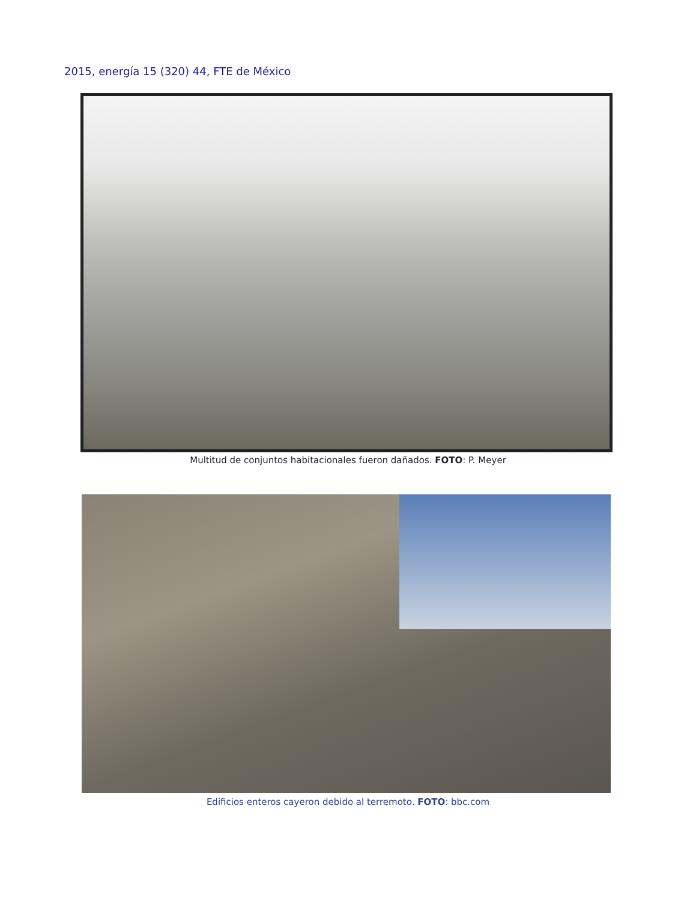2015, energía 15 (320) 44, FTE de México
Multitud de conjuntos habitacionales fueron dañados. FOTO: P. Meyer
Edificios enteros cayeron debido al terremoto. FOTO: bbc.com